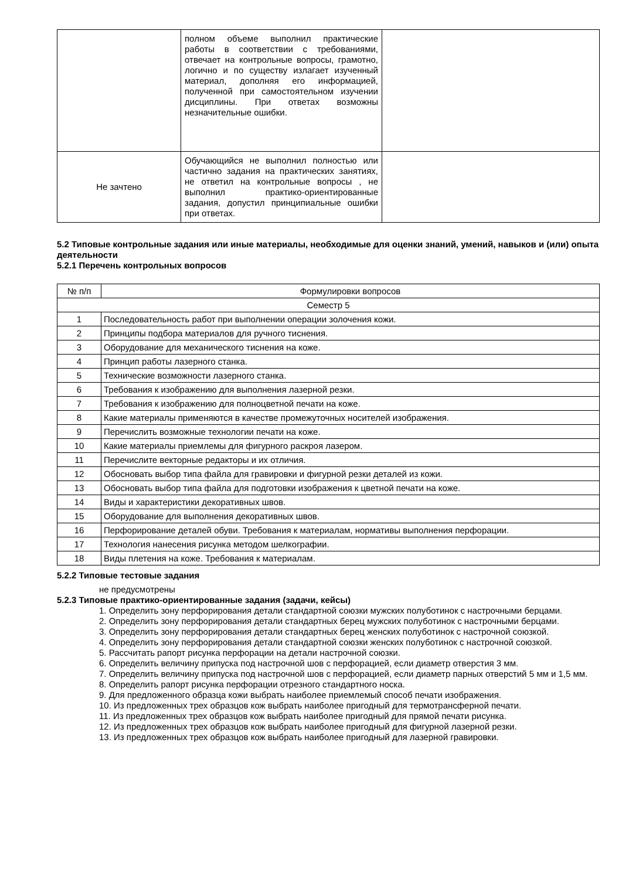| | полном объеме выполнил практические работы в соответствии с требованиями, отвечает на контрольные вопросы, грамотно, логично и по существу излагает изученный материал, дополняя его информацией, полученной при самостоятельном изучении дисциплины. При ответах возможны незначительные ошибки. | |
| Не зачтено | Обучающийся не выполнил полностью или частично задания на практических занятиях, не ответил на контрольные вопросы , не выполнил практико-ориентированные задания, допустил принципиальные ошибки при ответах. | |
5.2 Типовые контрольные задания или иные материалы, необходимые для оценки знаний, умений, навыков и (или) опыта деятельности
5.2.1 Перечень контрольных вопросов
| № п/п | Формулировки вопросов |
| --- | --- |
| Семестр 5 | |
| 1 | Последовательность работ при выполнении операции золочения кожи. |
| 2 | Принципы подбора материалов для ручного тиснения. |
| 3 | Оборудование для механического тиснения на коже. |
| 4 | Принцип работы лазерного станка. |
| 5 | Технические возможности лазерного станка. |
| 6 | Требования к изображению для выполнения лазерной резки. |
| 7 | Требования к изображению для полноцветной печати на коже. |
| 8 | Какие материалы применяются в качестве промежуточных носителей изображения. |
| 9 | Перечислить возможные технологии печати на коже. |
| 10 | Какие материалы приемлемы для фигурного раскроя лазером. |
| 11 | Перечислите векторные редакторы и их отличия. |
| 12 | Обосновать выбор типа файла для гравировки и фигурной резки деталей из кожи. |
| 13 | Обосновать выбор типа файла для подготовки изображения к цветной печати на коже. |
| 14 | Виды и характеристики декоративных швов. |
| 15 | Оборудование для выполнения декоративных швов. |
| 16 | Перфорирование деталей обуви. Требования к материалам, нормативы выполнения перфорации. |
| 17 | Технология нанесения рисунка методом шелкографии. |
| 18 | Виды плетения на коже. Требования к материалам. |
5.2.2 Типовые тестовые задания
не предусмотрены
5.2.3 Типовые практико-ориентированные задания (задачи, кейсы)
1. Определить зону перфорирования детали стандартной союзки мужских полуботинок с настрочными берцами.
2. Определить зону перфорирования детали стандартных берец мужских полуботинок с настрочными берцами.
3. Определить зону перфорирования детали стандартных берец женских полуботинок с настрочной союзкой.
4. Определить зону перфорирования детали стандартной союзки женских полуботинок с настрочной союзкой.
5. Рассчитать рапорт рисунка перфорации на детали настрочной союзки.
6. Определить величину припуска под настрочной шов с перфорацией, если диаметр отверстия 3 мм.
7. Определить величину припуска под настрочной шов с перфорацией, если диаметр парных отверстий 5 мм и 1,5 мм.
8. Определить рапорт рисунка перфорации отрезного стандартного носка.
9. Для предложенного образца кожи выбрать наиболее приемлемый способ печати изображения.
10. Из предложенных трех образцов кож выбрать наиболее пригодный для термотрансферной печати.
11. Из предложенных трех образцов кож выбрать наиболее пригодный для прямой печати рисунка.
12. Из предложенных трех образцов кож выбрать наиболее пригодный для фигурной лазерной резки.
13. Из предложенных трех образцов кож выбрать наиболее пригодный для лазерной гравировки.